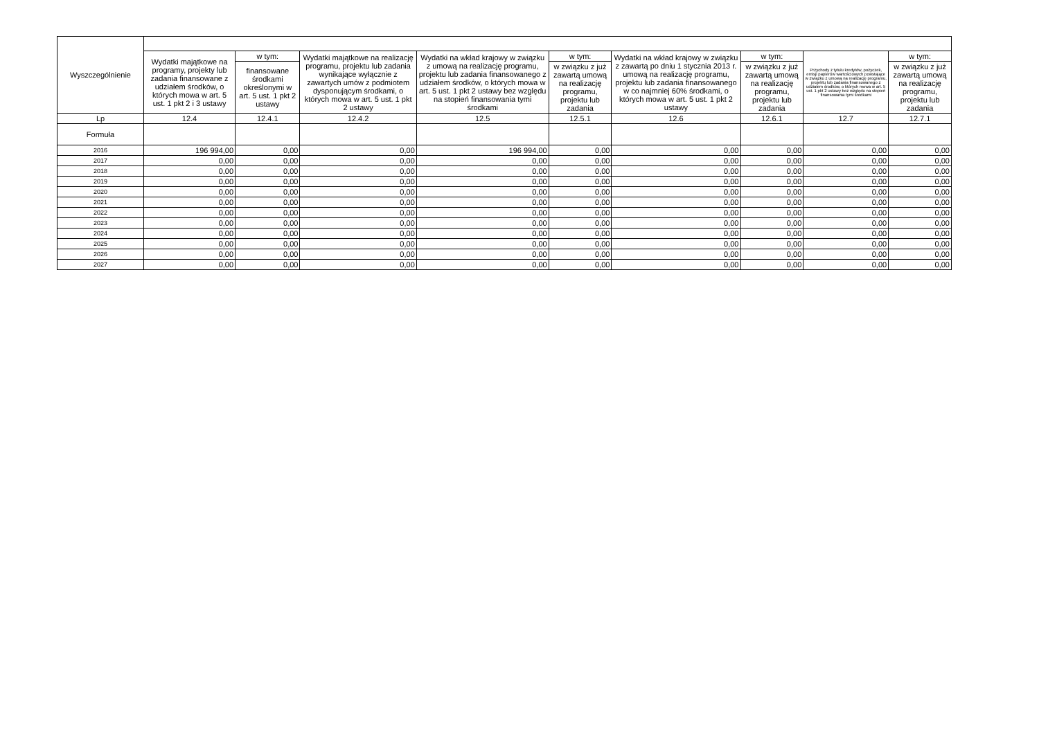| Wyszczególnienie | | | | | | | | | |
| --- | --- | --- | --- | --- | --- | --- | --- | --- | --- |
| | Wydatki majątkowe na programy, projekty lub zadania finansowane z udziałem środków, o których mowa w art. 5 ust. 1 pkt 2 i 3 ustawy | w tym: | Wydatki majątkowe na realizację programu, projektu lub zadania wynikające wyłącznie z zawartych umów z podmiotem dysponującym środkami, o których mowa w art. 5 ust. 1 pkt 2 ustawy | Wydatki na wkład krajowy w związku z umową na realizację programu, projektu lub zadania finansowanego z udziałem środków, o których mowa w art. 5 ust. 1 pkt 2 ustawy bez względu na stopień finansowania tymi środkami | w tym: | Wydatki na wkład krajowy w związku z zawartą po dniu 1 stycznia 2013 r. umową na realizację programu, projektu lub zadania finansowanego w co najmniej 60% środkami, o których mowa w art. 5 ust. 1 pkt 2 ustawy | w tym: | Przychody z tytułu kredytów, pożyczek, emisji papierów wartościowych powstające w związku z umową na realizację programu, projektu lub zadania finansowanego z udziałem środków, o których mowa w art. 5 ust. 1 pkt 2 ustawy bez względu na stopień finansowania tymi środkami | w tym: |
| | | finansowane środkami określonymi w art. 5 ust. 1 pkt 2 ustawy | | | w związku z już zawartą umową na realizację programu, projektu lub zadania | | w związku z już zawartą umową na realizację programu, projektu lub zadania | | w związku z już zawartą umową na realizację programu, projektu lub zadania |
| Lp | 12.4 | 12.4.1 | 12.4.2 | 12.5 | 12.5.1 | 12.6 | 12.6.1 | 12.7 | 12.7.1 |
| Formuła | | | | | | | | | |
| 2016 | 196 994,00 | 0,00 | 0,00 | 196 994,00 | 0,00 | 0,00 | 0,00 | 0,00 | 0,00 |
| 2017 | 0,00 | 0,00 | 0,00 | 0,00 | 0,00 | 0,00 | 0,00 | 0,00 | 0,00 |
| 2018 | 0,00 | 0,00 | 0,00 | 0,00 | 0,00 | 0,00 | 0,00 | 0,00 | 0,00 |
| 2019 | 0,00 | 0,00 | 0,00 | 0,00 | 0,00 | 0,00 | 0,00 | 0,00 | 0,00 |
| 2020 | 0,00 | 0,00 | 0,00 | 0,00 | 0,00 | 0,00 | 0,00 | 0,00 | 0,00 |
| 2021 | 0,00 | 0,00 | 0,00 | 0,00 | 0,00 | 0,00 | 0,00 | 0,00 | 0,00 |
| 2022 | 0,00 | 0,00 | 0,00 | 0,00 | 0,00 | 0,00 | 0,00 | 0,00 | 0,00 |
| 2023 | 0,00 | 0,00 | 0,00 | 0,00 | 0,00 | 0,00 | 0,00 | 0,00 | 0,00 |
| 2024 | 0,00 | 0,00 | 0,00 | 0,00 | 0,00 | 0,00 | 0,00 | 0,00 | 0,00 |
| 2025 | 0,00 | 0,00 | 0,00 | 0,00 | 0,00 | 0,00 | 0,00 | 0,00 | 0,00 |
| 2026 | 0,00 | 0,00 | 0,00 | 0,00 | 0,00 | 0,00 | 0,00 | 0,00 | 0,00 |
| 2027 | 0,00 | 0,00 | 0,00 | 0,00 | 0,00 | 0,00 | 0,00 | 0,00 | 0,00 |